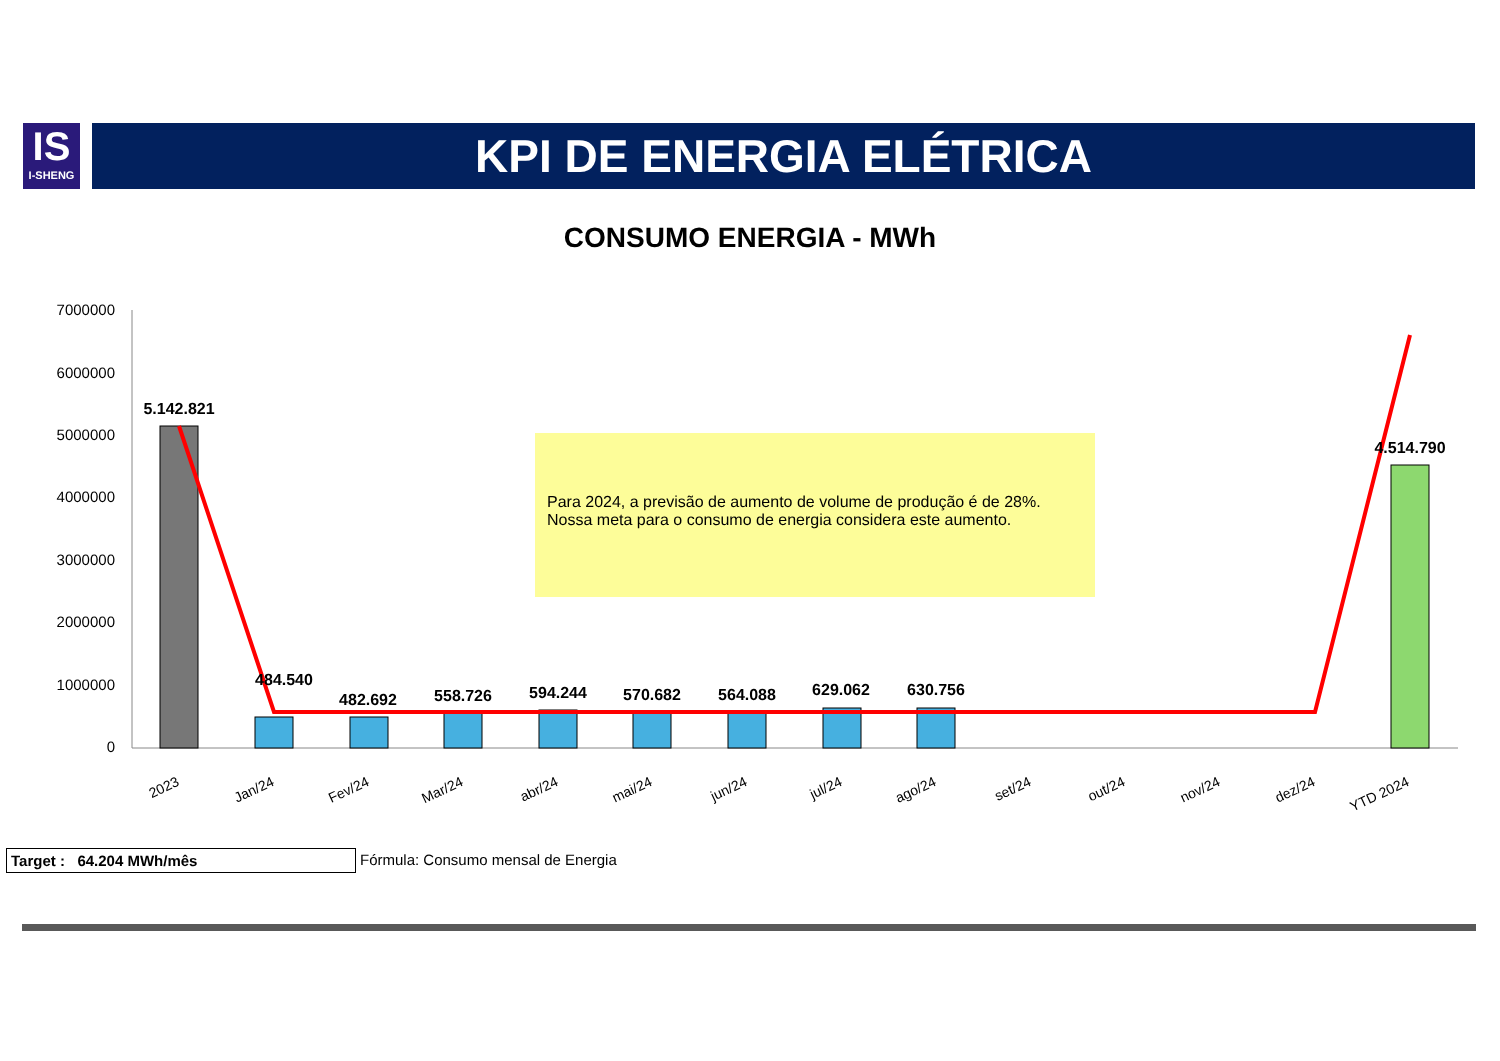IS
I-SHENG
KPI DE ENERGIA ELÉTRICA
CONSUMO ENERGIA - MWh
7000000
6000000
5000000
4000000
3000000
2000000
1000000
0
5.142.821
484.540
482.692
558.726
594.244
570.682
564.088
629.062
630.756
4.514.790
2023
Jan/24
Fev/24
Mar/24
abr/24
mai/24
jun/24
jul/24
ago/24
set/24
out/24
nov/24
dez/24
YTD 2024
Para 2024, a previsão de aumento de volume de produção é de 28%.
Nossa meta para o consumo de energia considera este aumento.
Target : 64.204 MWh/mês Fórmula: Consumo mensal de Energia